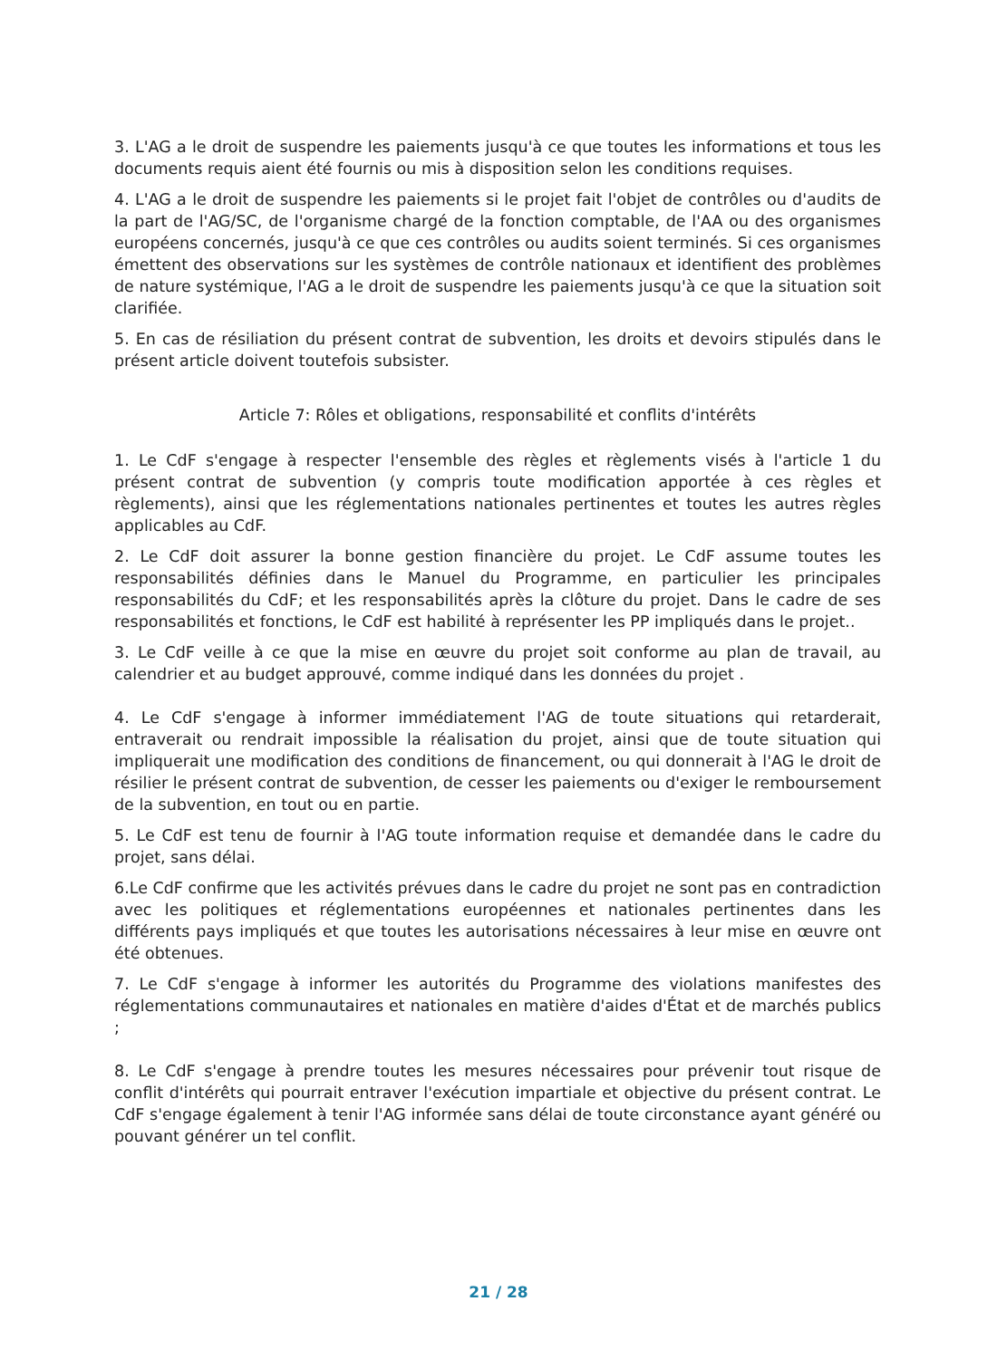3. L'AG a le droit de suspendre les paiements jusqu'à ce que toutes les informations et tous les documents requis aient été fournis ou mis à disposition selon les conditions requises.
4. L'AG a le droit de suspendre les paiements si le projet fait l'objet de contrôles ou d'audits de la part de l'AG/SC, de l'organisme chargé de la fonction comptable, de l'AA ou des organismes européens concernés, jusqu'à ce que ces contrôles ou audits soient terminés. Si ces organismes émettent des observations sur les systèmes de contrôle nationaux et identifient des problèmes de nature systémique, l'AG a le droit de suspendre les paiements jusqu'à ce que la situation soit clarifiée.
5. En cas de résiliation du présent contrat de subvention, les droits et devoirs stipulés dans le présent article doivent toutefois subsister.
Article 7: Rôles et obligations, responsabilité et conflits d'intérêts
1. Le CdF s'engage à respecter l'ensemble des règles et règlements visés à l'article 1 du présent contrat de subvention (y compris toute modification apportée à ces règles et règlements), ainsi que les réglementations nationales pertinentes et toutes les autres règles applicables au CdF.
2. Le CdF doit assurer la bonne gestion financière du projet. Le CdF assume toutes les responsabilités définies dans le Manuel du Programme, en particulier les principales responsabilités du CdF; et les responsabilités après la clôture du projet. Dans le cadre de ses responsabilités et fonctions, le CdF est habilité à représenter les PP impliqués dans le projet..
3. Le CdF veille à ce que la mise en œuvre du projet soit conforme au plan de travail, au calendrier et au budget approuvé, comme indiqué dans les données du projet .
4. Le CdF s'engage à informer immédiatement l'AG de toute situations qui retarderait, entraverait ou rendrait impossible la réalisation du projet, ainsi que de toute situation qui impliquerait une modification des conditions de financement, ou qui donnerait à l'AG le droit de résilier le présent contrat de subvention, de cesser les paiements ou d'exiger le remboursement de la subvention, en tout ou en partie.
5. Le CdF est tenu de fournir à l'AG toute information requise et demandée dans le cadre du projet, sans délai.
6.Le CdF confirme que les activités prévues dans le cadre du projet ne sont pas en contradiction avec les politiques et réglementations européennes et nationales pertinentes dans les différents pays impliqués et que toutes les autorisations nécessaires à leur mise en œuvre ont été obtenues.
7. Le CdF s'engage à informer les autorités du Programme des violations manifestes des réglementations communautaires et nationales en matière d'aides d'État et de marchés publics ;
8. Le CdF s'engage à prendre toutes les mesures nécessaires pour prévenir tout risque de conflit d'intérêts qui pourrait entraver l'exécution impartiale et objective du présent contrat. Le CdF s'engage également à tenir l'AG informée sans délai de toute circonstance ayant généré ou pouvant générer un tel conflit.
21 / 28